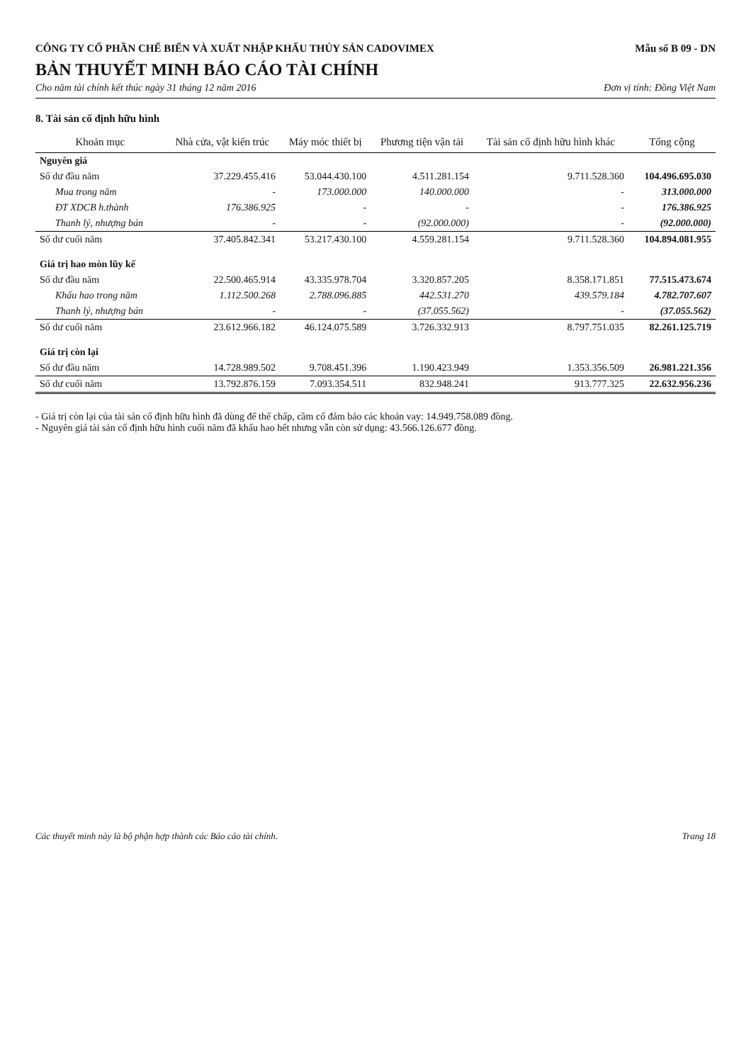CÔNG TY CỔ PHẦN CHẾ BIẾN VÀ XUẤT NHẬP KHẨU THỦY SẢN CADOVIMEX
Mẫu số B 09 - DN
BẢN THUYẾT MINH BÁO CÁO TÀI CHÍNH
Cho năm tài chính kết thúc ngày 31 tháng 12 năm 2016 Đơn vị tính: Đồng Việt Nam
8. Tài sản cố định hữu hình
| Khoản mục | Nhà cửa, vật kiến trúc | Máy móc thiết bị | Phương tiện vận tải | Tài sản cố định hữu hình khác | Tổng cộng |
| --- | --- | --- | --- | --- | --- |
| Nguyên giá | | | | | |
| Số dư đầu năm | 37.229.455.416 | 53.044.430.100 | 4.511.281.154 | 9.711.528.360 | 104.496.695.030 |
| Mua trong năm | - | 173.000.000 | 140.000.000 | - | 313.000.000 |
| ĐT XDCB h.thành | 176.386.925 | - | - | - | 176.386.925 |
| Thanh lý, nhượng bán | - | - | (92.000.000) | - | (92.000.000) |
| Số dư cuối năm | 37.405.842.341 | 53.217.430.100 | 4.559.281.154 | 9.711.528.360 | 104.894.081.955 |
| Giá trị hao mòn lũy kế | | | | | |
| Số dư đầu năm | 22.500.465.914 | 43.335.978.704 | 3.320.857.205 | 8.358.171.851 | 77.515.473.674 |
| Khấu hao trong năm | 1.112.500.268 | 2.788.096.885 | 442.531.270 | 439.579.184 | 4.782.707.607 |
| Thanh lý, nhượng bán | - | - | (37.055.562) | - | (37.055.562) |
| Số dư cuối năm | 23.612.966.182 | 46.124.075.589 | 3.726.332.913 | 8.797.751.035 | 82.261.125.719 |
| Giá trị còn lại | | | | | |
| Số dư đầu năm | 14.728.989.502 | 9.708.451.396 | 1.190.423.949 | 1.353.356.509 | 26.981.221.356 |
| Số dư cuối năm | 13.792.876.159 | 7.093.354.511 | 832.948.241 | 913.777.325 | 22.632.956.236 |
- Giá trị còn lại của tài sản cố định hữu hình đã dùng để thế chấp, cầm cố đảm bảo các khoản vay: 14.949.758.089 đồng.
- Nguyên giá tài sản cố định hữu hình cuối năm đã khấu hao hết nhưng vẫn còn sử dụng: 43.566.126.677 đồng.
Các thuyết minh này là bộ phận hợp thành các Báo cáo tài chính. Trang 18